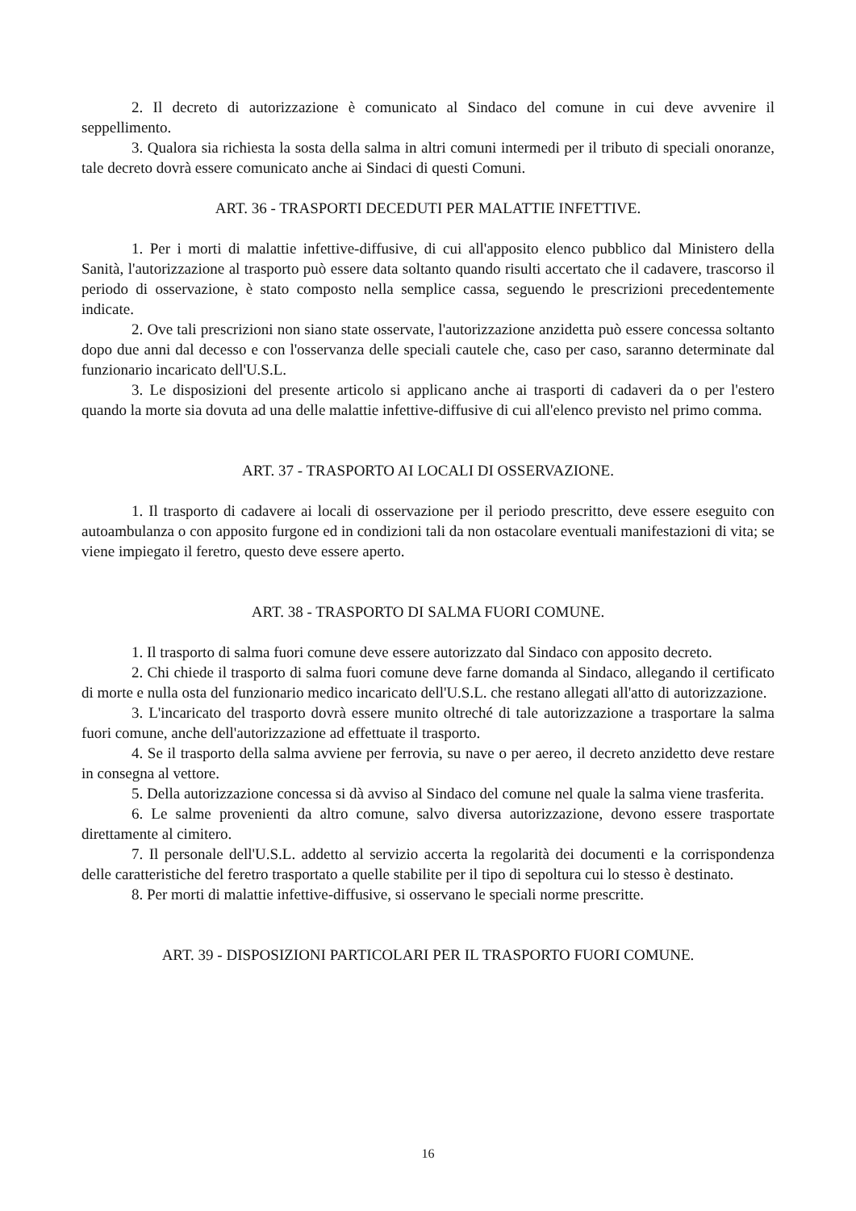2. Il decreto di autorizzazione è comunicato al Sindaco del comune in cui deve avvenire il seppellimento.
3. Qualora sia richiesta la sosta della salma in altri comuni intermedi per il tributo di speciali onoranze, tale decreto dovrà essere comunicato anche ai Sindaci di questi Comuni.
ART. 36 - TRASPORTI DECEDUTI PER MALATTIE INFETTIVE.
1. Per i morti di malattie infettive-diffusive, di cui all'apposito elenco pubblico dal Ministero della Sanità, l'autorizzazione al trasporto può essere data soltanto quando risulti accertato che il cadavere, trascorso il periodo di osservazione, è stato composto nella semplice cassa, seguendo le prescrizioni precedentemente indicate.
2. Ove tali prescrizioni non siano state osservate, l'autorizzazione anzidetta può essere concessa soltanto dopo due anni dal decesso e con l'osservanza delle speciali cautele che, caso per caso, saranno determinate dal funzionario incaricato dell'U.S.L.
3. Le disposizioni del presente articolo si applicano anche ai trasporti di cadaveri da o per l'estero quando la morte sia dovuta ad una delle malattie infettive-diffusive di cui all'elenco previsto nel primo comma.
ART. 37 - TRASPORTO AI LOCALI DI OSSERVAZIONE.
1. Il trasporto di cadavere ai locali di osservazione per il periodo prescritto, deve essere eseguito con autoambulanza o con apposito furgone ed in condizioni tali da non ostacolare eventuali manifestazioni di vita; se viene impiegato il feretro, questo deve essere aperto.
ART. 38 - TRASPORTO DI SALMA FUORI COMUNE.
1. Il trasporto di salma fuori comune deve essere autorizzato dal Sindaco con apposito decreto.
2. Chi chiede il trasporto di salma fuori comune deve farne domanda al Sindaco, allegando il certificato di morte e nulla osta del funzionario medico incaricato dell'U.S.L. che restano allegati all'atto di autorizzazione.
3. L'incaricato del trasporto dovrà essere munito oltreché di tale autorizzazione a trasportare la salma fuori comune, anche dell'autorizzazione ad effettuate il trasporto.
4. Se il trasporto della salma avviene per ferrovia, su nave o per aereo, il decreto anzidetto deve restare in consegna al vettore.
5. Della autorizzazione concessa si dà avviso al Sindaco del comune nel quale la salma viene trasferita.
6. Le salme provenienti da altro comune, salvo diversa autorizzazione, devono essere trasportate direttamente al cimitero.
7. Il personale dell'U.S.L. addetto al servizio accerta la regolarità dei documenti e la corrispondenza delle caratteristiche del feretro trasportato a quelle stabilite per il tipo di sepoltura cui lo stesso è destinato.
8. Per morti di malattie infettive-diffusive, si osservano le speciali norme prescritte.
ART. 39 - DISPOSIZIONI PARTICOLARI PER IL TRASPORTO FUORI COMUNE.
16